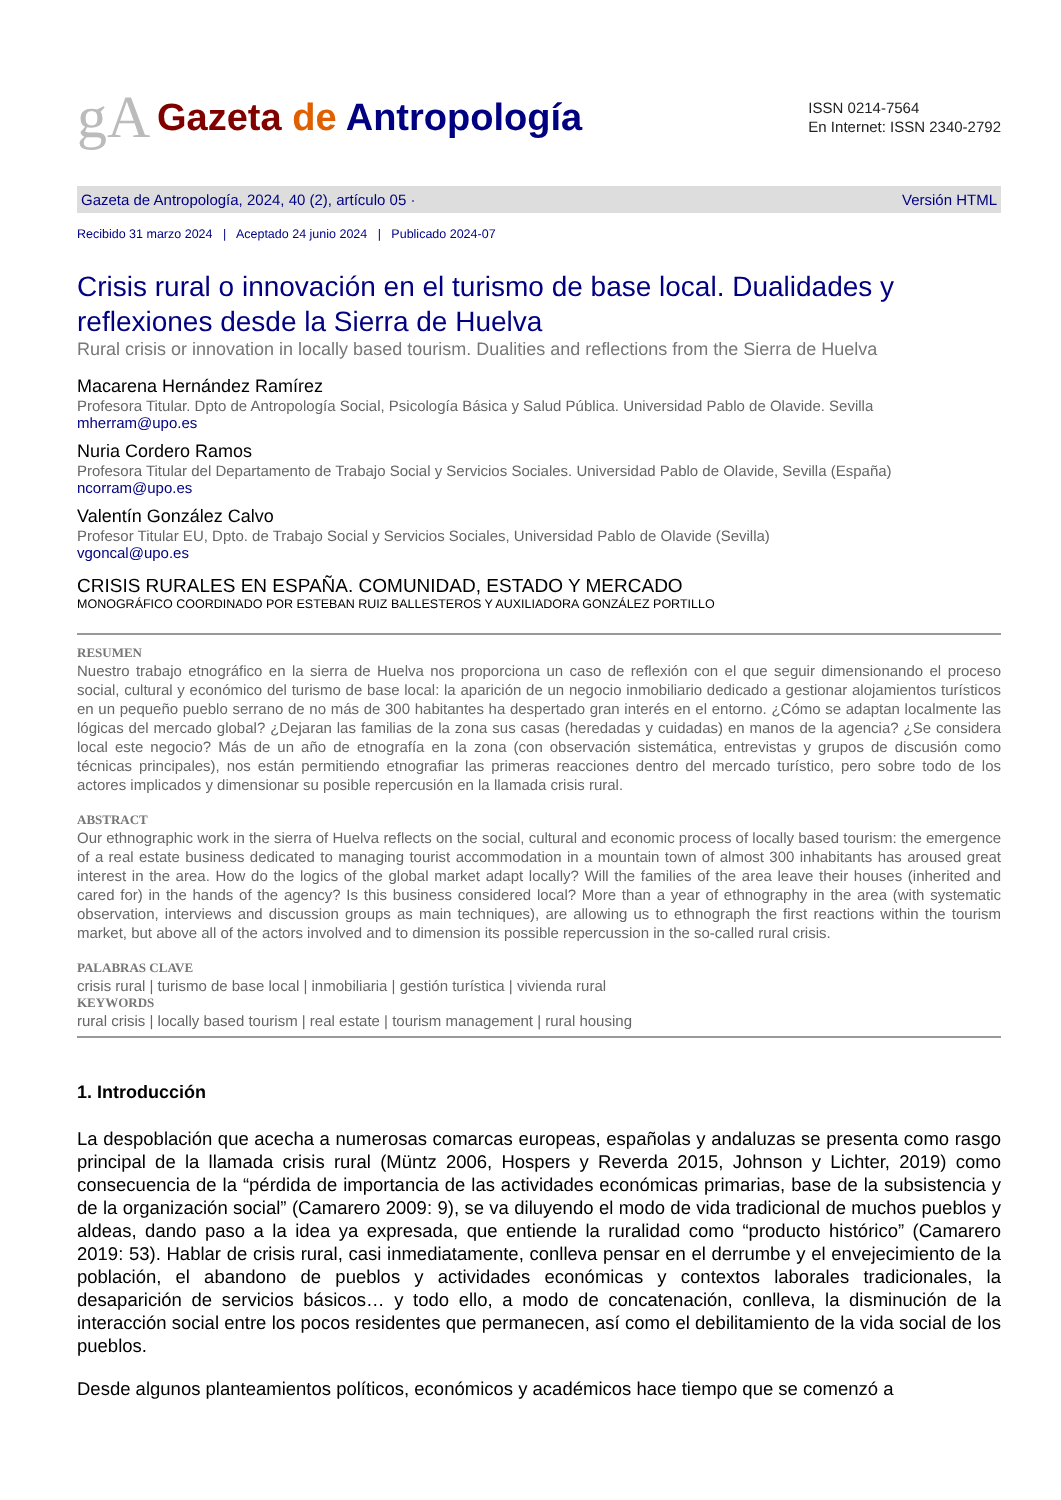gA Gazeta de Antropología
ISSN 0214-7564
En Internet: ISSN 2340-2792
Gazeta de Antropología, 2024, 40 (2), artículo 05 · Versión HTML
Recibido 31 marzo 2024 | Aceptado 24 junio 2024 | Publicado 2024-07
Crisis rural o innovación en el turismo de base local. Dualidades y reflexiones desde la Sierra de Huelva
Rural crisis or innovation in locally based tourism. Dualities and reflections from the Sierra de Huelva
Macarena Hernández Ramírez
Profesora Titular. Dpto de Antropología Social, Psicología Básica y Salud Pública. Universidad Pablo de Olavide. Sevilla
mherram@upo.es
Nuria Cordero Ramos
Profesora Titular del Departamento de Trabajo Social y Servicios Sociales. Universidad Pablo de Olavide, Sevilla (España)
ncorram@upo.es
Valentín González Calvo
Profesor Titular EU, Dpto. de Trabajo Social y Servicios Sociales, Universidad Pablo de Olavide (Sevilla)
vgoncal@upo.es
CRISIS RURALES EN ESPAÑA. COMUNIDAD, ESTADO Y MERCADO
MONOGRÁFICO COORDINADO POR ESTEBAN RUIZ BALLESTEROS Y AUXILIADORA GONZÁLEZ PORTILLO
RESUMEN
Nuestro trabajo etnográfico en la sierra de Huelva nos proporciona un caso de reflexión con el que seguir dimensionando el proceso social, cultural y económico del turismo de base local: la aparición de un negocio inmobiliario dedicado a gestionar alojamientos turísticos en un pequeño pueblo serrano de no más de 300 habitantes ha despertado gran interés en el entorno. ¿Cómo se adaptan localmente las lógicas del mercado global? ¿Dejaran las familias de la zona sus casas (heredadas y cuidadas) en manos de la agencia? ¿Se considera local este negocio? Más de un año de etnografía en la zona (con observación sistemática, entrevistas y grupos de discusión como técnicas principales), nos están permitiendo etnografiar las primeras reacciones dentro del mercado turístico, pero sobre todo de los actores implicados y dimensionar su posible repercusión en la llamada crisis rural.
ABSTRACT
Our ethnographic work in the sierra of Huelva reflects on the social, cultural and economic process of locally based tourism: the emergence of a real estate business dedicated to managing tourist accommodation in a mountain town of almost 300 inhabitants has aroused great interest in the area. How do the logics of the global market adapt locally? Will the families of the area leave their houses (inherited and cared for) in the hands of the agency? Is this business considered local? More than a year of ethnography in the area (with systematic observation, interviews and discussion groups as main techniques), are allowing us to ethnograph the first reactions within the tourism market, but above all of the actors involved and to dimension its possible repercussion in the so-called rural crisis.
PALABRAS CLAVE
crisis rural | turismo de base local | inmobiliaria | gestión turística | vivienda rural
KEYWORDS
rural crisis | locally based tourism | real estate | tourism management | rural housing
1. Introducción
La despoblación que acecha a numerosas comarcas europeas, españolas y andaluzas se presenta como rasgo principal de la llamada crisis rural (Müntz 2006, Hospers y Reverda 2015, Johnson y Lichter, 2019) como consecuencia de la “pérdida de importancia de las actividades económicas primarias, base de la subsistencia y de la organización social” (Camarero 2009: 9), se va diluyendo el modo de vida tradicional de muchos pueblos y aldeas, dando paso a la idea ya expresada, que entiende la ruralidad como “producto histórico” (Camarero 2019: 53). Hablar de crisis rural, casi inmediatamente, conlleva pensar en el derrumbe y el envejecimiento de la población, el abandono de pueblos y actividades económicas y contextos laborales tradicionales, la desaparición de servicios básicos… y todo ello, a modo de concatenación, conlleva, la disminución de la interacción social entre los pocos residentes que permanecen, así como el debilitamiento de la vida social de los pueblos.
Desde algunos planteamientos políticos, económicos y académicos hace tiempo que se comenzó a